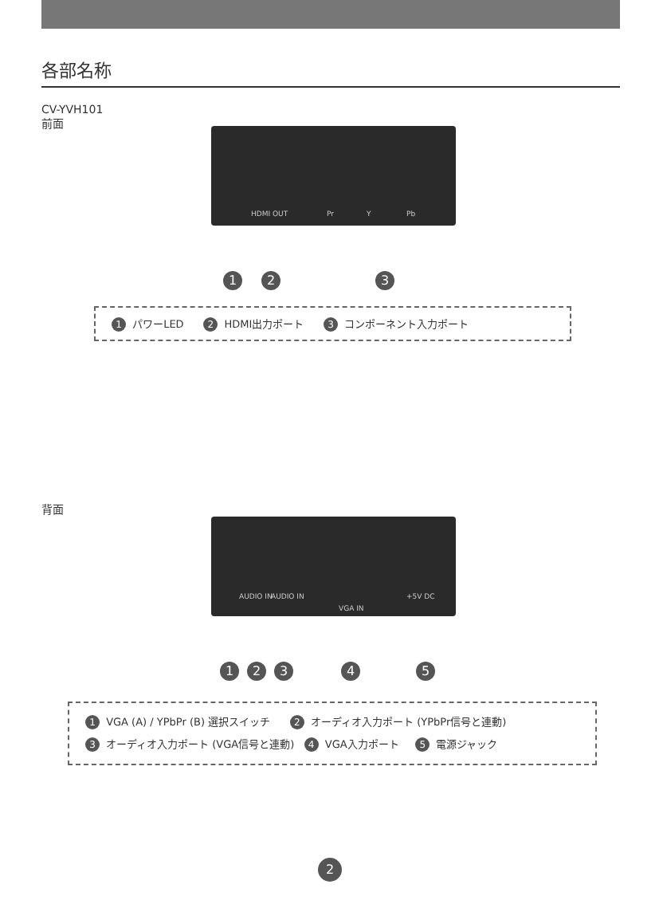各部名称
CV-YVH101
前面
HDMI OUT Pr Y Pb
123
1 パワーLED 2 HDMI出力ポート 3 コンポーネント入力ポート
背面
AUDIO IN AUDIO IN
VGA IN
+5V DC
12345
1 VGA (A) / YPbPr (B) 選択スイッチ 2 オーディオ入力ポート (YPbPr信号と連動)
3 オーディオ入力ポート (VGA信号と連動) 4 VGA入力ポート 5 電源ジャック
2